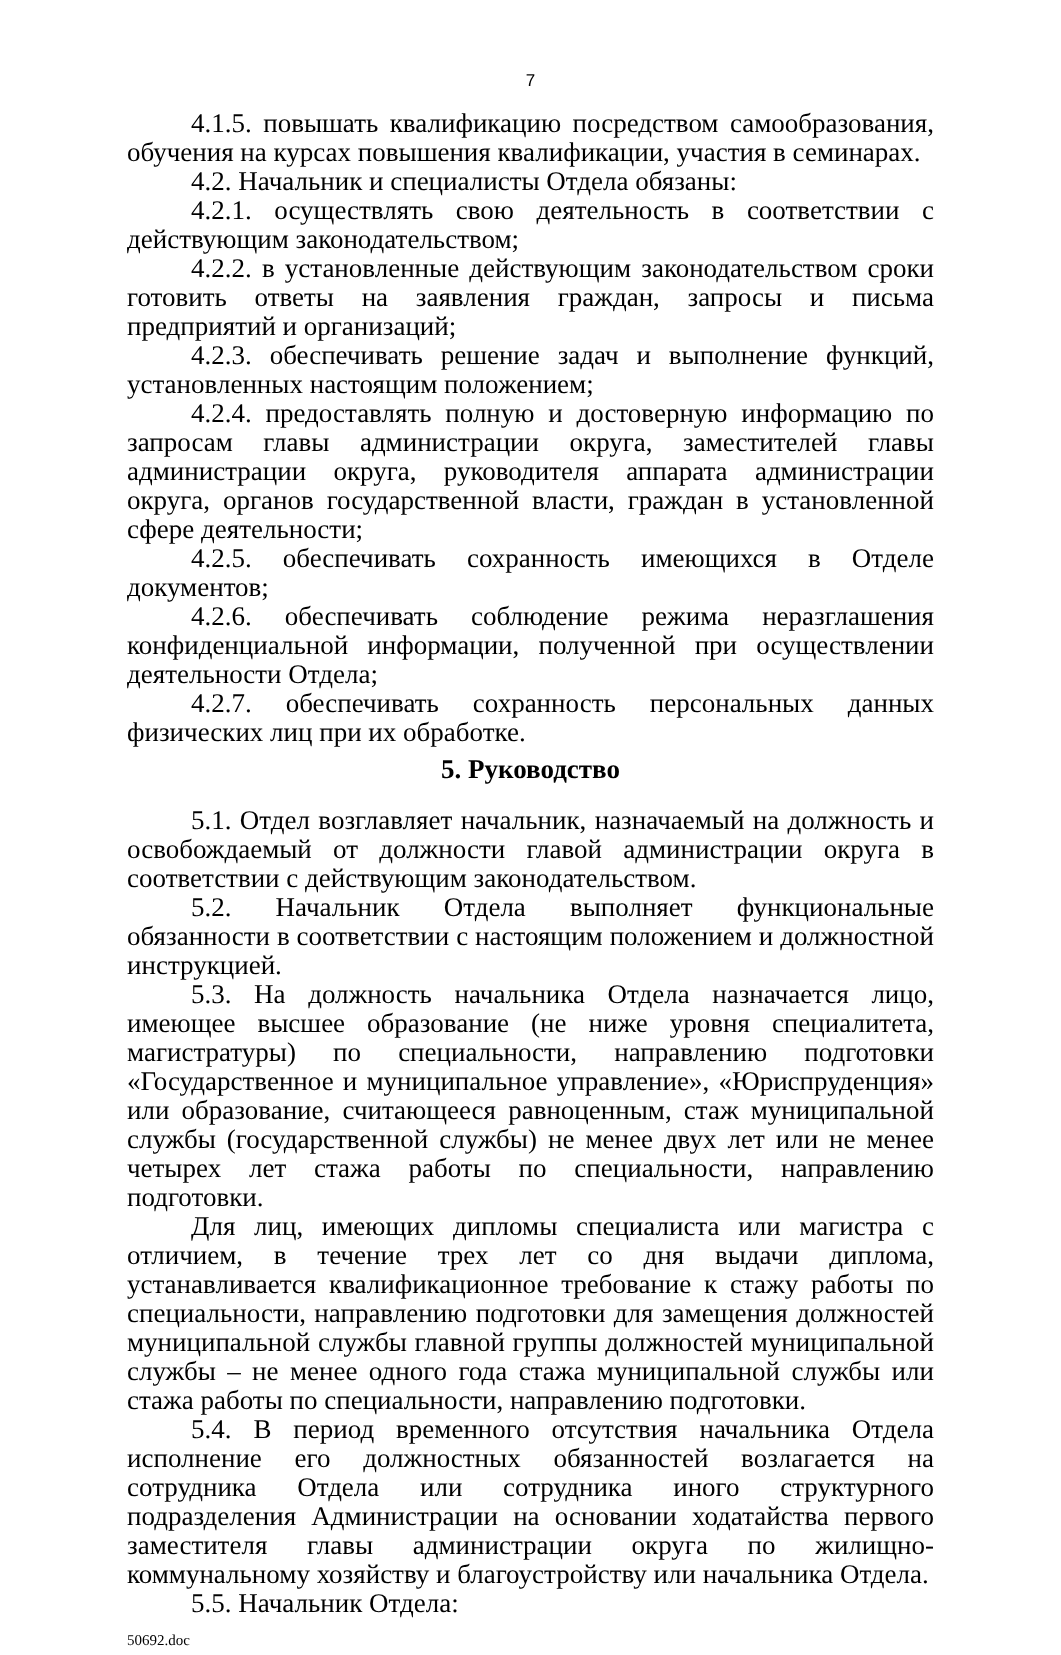7
4.1.5. повышать квалификацию посредством самообразования, обучения на курсах повышения квалификации, участия в семинарах.
4.2. Начальник и специалисты Отдела обязаны:
4.2.1. осуществлять свою деятельность в соответствии с действующим законодательством;
4.2.2. в установленные действующим законодательством сроки готовить ответы на заявления граждан, запросы и письма предприятий и организаций;
4.2.3. обеспечивать решение задач и выполнение функций, установленных настоящим положением;
4.2.4. предоставлять полную и достоверную информацию по запросам главы администрации округа, заместителей главы администрации округа, руководителя аппарата администрации округа, органов государственной власти, граждан в установленной сфере деятельности;
4.2.5. обеспечивать сохранность имеющихся в Отделе документов;
4.2.6. обеспечивать соблюдение режима неразглашения конфиденциальной информации, полученной при осуществлении деятельности Отдела;
4.2.7. обеспечивать сохранность персональных данных физических лиц при их обработке.
5. Руководство
5.1. Отдел возглавляет начальник, назначаемый на должность и освобождаемый от должности главой администрации округа в соответствии с действующим законодательством.
5.2. Начальник Отдела выполняет функциональные обязанности в соответствии с настоящим положением и должностной инструкцией.
5.3. На должность начальника Отдела назначается лицо, имеющее высшее образование (не ниже уровня специалитета, магистратуры) по специальности, направлению подготовки «Государственное и муниципальное управление», «Юриспруденция» или образование, считающееся равноценным, стаж муниципальной службы (государственной службы) не менее двух лет или не менее четырех лет стажа работы по специальности, направлению подготовки.
Для лиц, имеющих дипломы специалиста или магистра с отличием, в течение трех лет со дня выдачи диплома, устанавливается квалификационное требование к стажу работы по специальности, направлению подготовки для замещения должностей муниципальной службы главной группы должностей муниципальной службы – не менее одного года стажа муниципальной службы или стажа работы по специальности, направлению подготовки.
5.4. В период временного отсутствия начальника Отдела исполнение его должностных обязанностей возлагается на сотрудника Отдела или сотрудника иного структурного подразделения Администрации на основании ходатайства первого заместителя главы администрации округа по жилищно-коммунальному хозяйству и благоустройству или начальника Отдела.
5.5. Начальник Отдела:
50692.doc